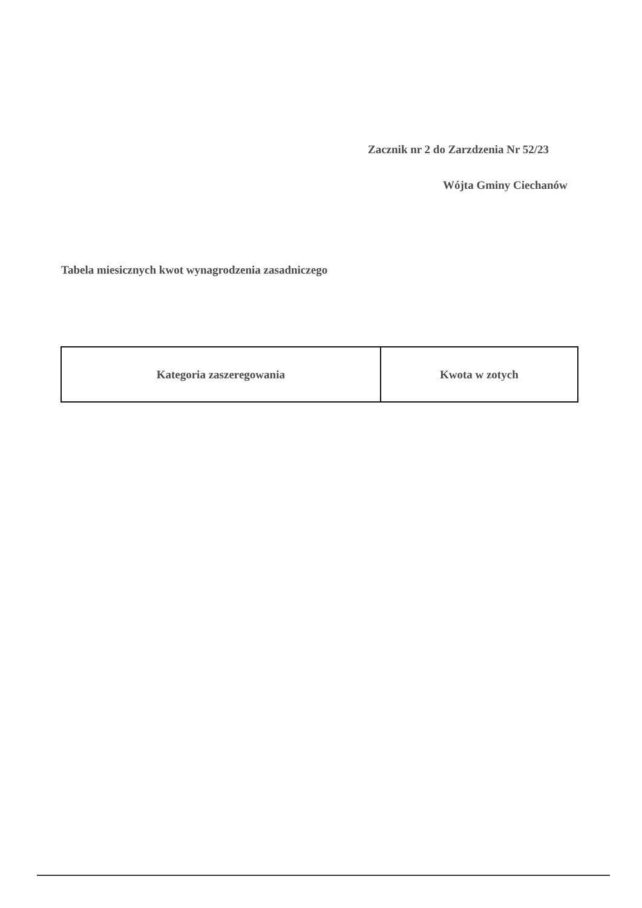Zacznik nr 2 do Zarzdzenia Nr 52/23
Wójta Gminy Ciechanów
Tabela miesicznych kwot wynagrodzenia zasadniczego
| Kategoria zaszeregowania | Kwota w zotych |
| --- | --- |